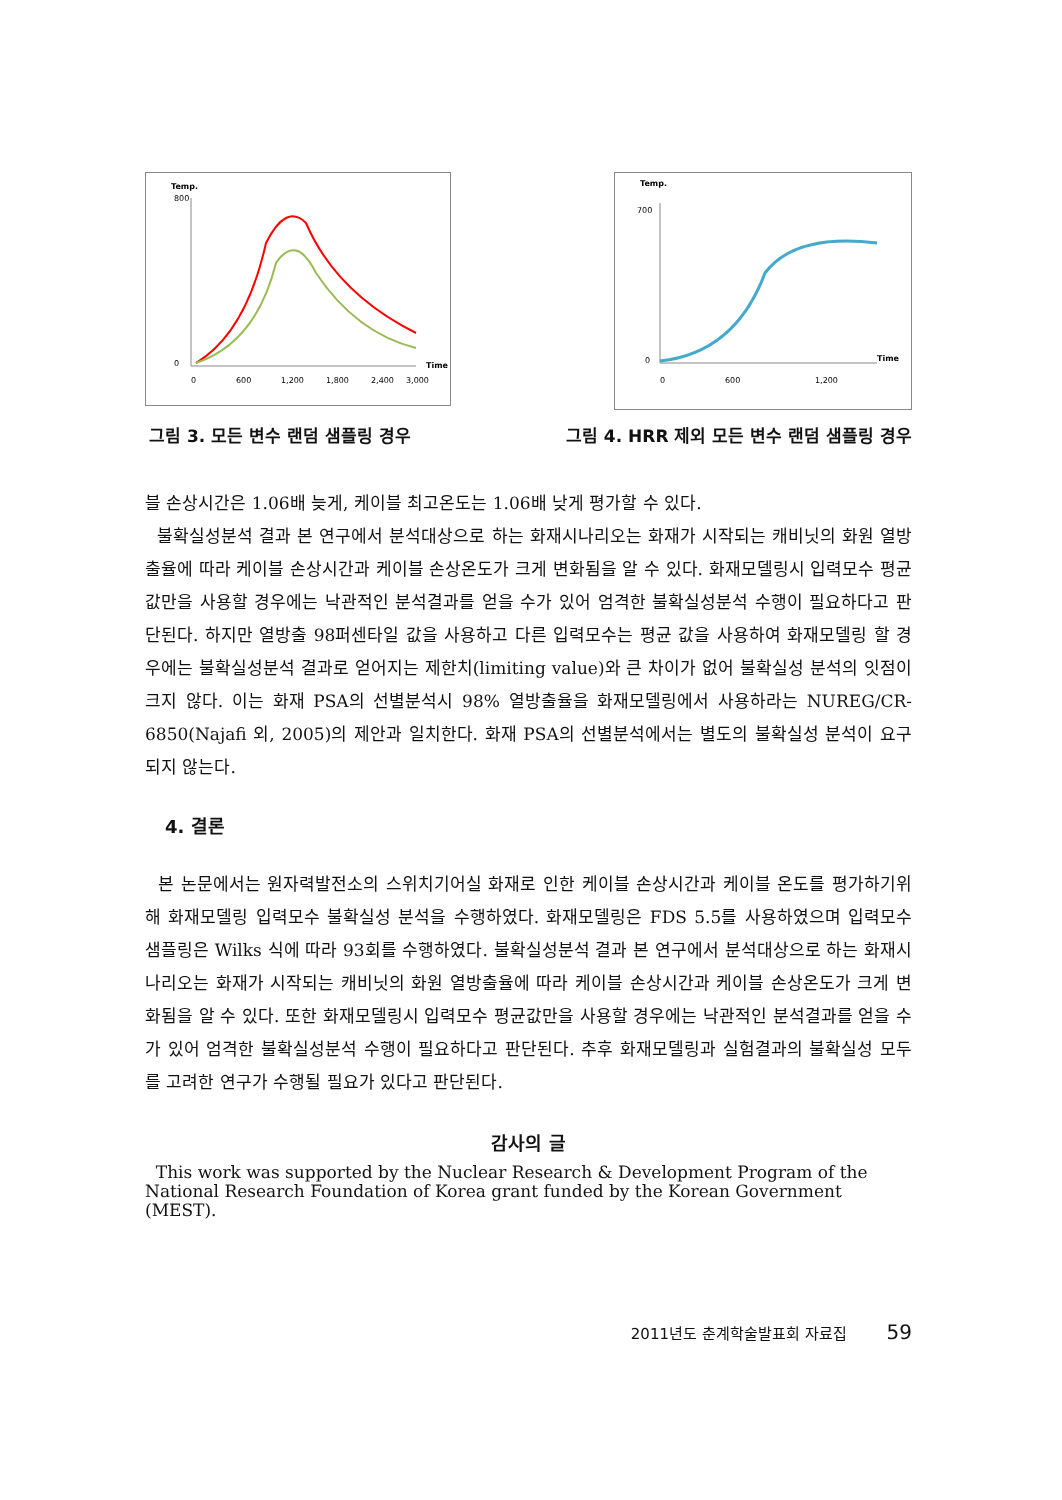Temp.
800
0
0
600
1,200
1,800
2,400
3,000
Time
Temp.
700
0
0
600
1,200
Time
그림 3. 모든 변수 랜덤 샘플링 경우 그림 4. HRR 제외 모든 변수 랜덤 샘플링 경우
블 손상시간은 1.06배 늦게, 케이블 최고온도는 1.06배 낮게 평가할 수 있다.
불확실성분석 결과 본 연구에서 분석대상으로 하는 화재시나리오는 화재가 시작되는 캐비닛의 화원 열방출율에 따라 케이블 손상시간과 케이블 손상온도가 크게 변화됨을 알 수 있다. 화재모델링시 입력모수 평균값만을 사용할 경우에는 낙관적인 분석결과를 얻을 수가 있어 엄격한 불확실성분석 수행이 필요하다고 판단된다. 하지만 열방출 98퍼센타일 값을 사용하고 다른 입력모수는 평균 값을 사용하여 화재모델링 할 경우에는 불확실성분석 결과로 얻어지는 제한치(limiting value)와 큰 차이가 없어 불확실성 분석의 잇점이 크지 않다. 이는 화재 PSA의 선별분석시 98% 열방출율을 화재모델링에서 사용하라는 NUREG/CR-6850(Najafi 외, 2005)의 제안과 일치한다. 화재 PSA의 선별분석에서는 별도의 불확실성 분석이 요구되지 않는다.
4. 결론
본 논문에서는 원자력발전소의 스위치기어실 화재로 인한 케이블 손상시간과 케이블 온도를 평가하기위해 화재모델링 입력모수 불확실성 분석을 수행하였다. 화재모델링은 FDS 5.5를 사용하였으며 입력모수 샘플링은 Wilks 식에 따라 93회를 수행하였다. 불확실성분석 결과 본 연구에서 분석대상으로 하는 화재시나리오는 화재가 시작되는 캐비닛의 화원 열방출율에 따라 케이블 손상시간과 케이블 손상온도가 크게 변화됨을 알 수 있다. 또한 화재모델링시 입력모수 평균값만을 사용할 경우에는 낙관적인 분석결과를 얻을 수가 있어 엄격한 불확실성분석 수행이 필요하다고 판단된다. 추후 화재모델링과 실험결과의 불확실성 모두를 고려한 연구가 수행될 필요가 있다고 판단된다.
감사의 글
This work was supported by the Nuclear Research & Development Program of the National Research Foundation of Korea grant funded by the Korean Government (MEST).
2011년도 춘계학술발표회 자료집 59